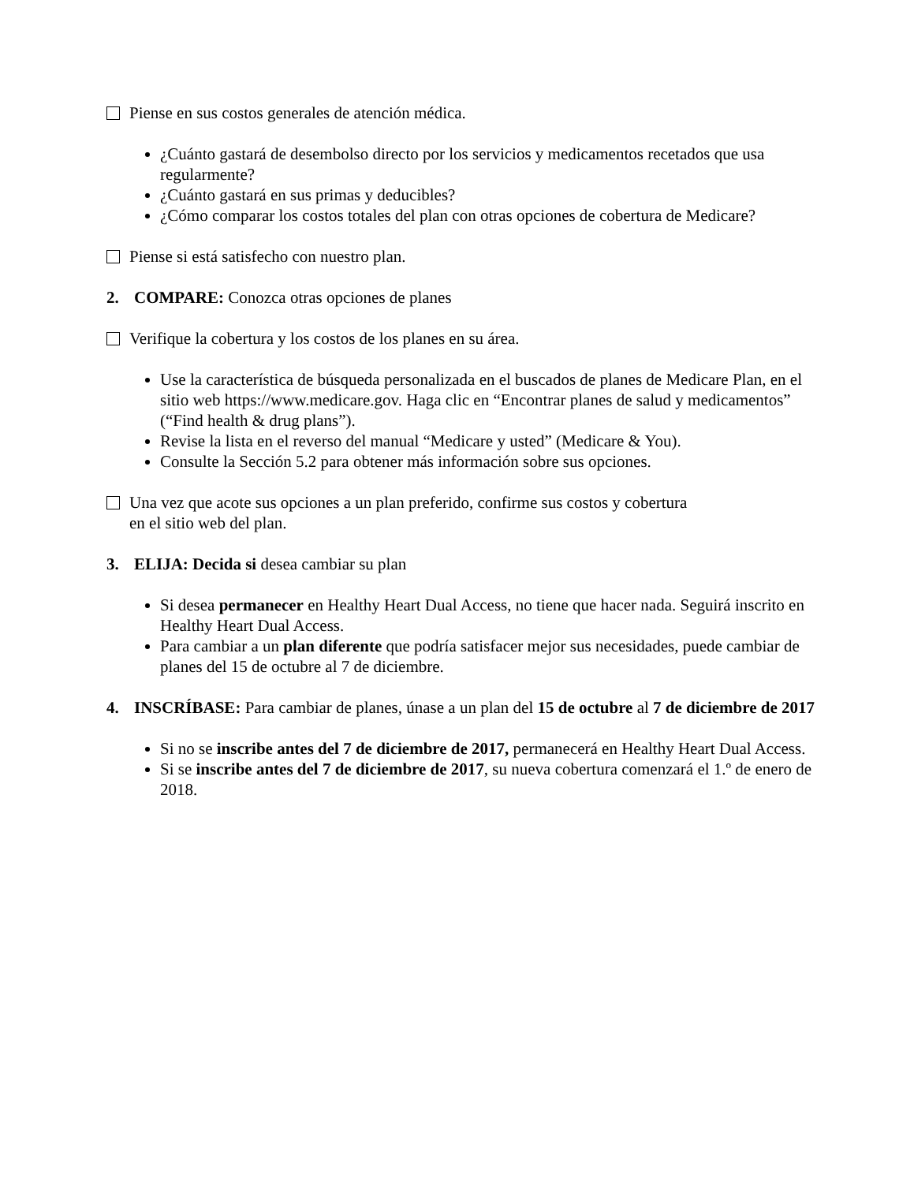Piense en sus costos generales de atención médica.
¿Cuánto gastará de desembolso directo por los servicios y medicamentos recetados que usa regularmente?
¿Cuánto gastará en sus primas y deducibles?
¿Cómo comparar los costos totales del plan con otras opciones de cobertura de Medicare?
Piense si está satisfecho con nuestro plan.
2. COMPARE: Conozca otras opciones de planes
Verifique la cobertura y los costos de los planes en su área.
Use la característica de búsqueda personalizada en el buscados de planes de Medicare Plan, en el sitio web https://www.medicare.gov. Haga clic en “Encontrar planes de salud y medicamentos” (“Find health & drug plans”).
Revise la lista en el reverso del manual “Medicare y usted” (Medicare & You).
Consulte la Sección 5.2 para obtener más información sobre sus opciones.
Una vez que acote sus opciones a un plan preferido, confirme sus costos y cobertura
en el sitio web del plan.
3. ELIJA: Decida si desea cambiar su plan
Si desea permanecer en Healthy Heart Dual Access, no tiene que hacer nada. Seguirá inscrito en Healthy Heart Dual Access.
Para cambiar a un plan diferente que podría satisfacer mejor sus necesidades, puede cambiar de planes del 15 de octubre al 7 de diciembre.
4. INSCRÍBASE: Para cambiar de planes, únase a un plan del 15 de octubre al 7 de diciembre de 2017
Si no se inscribe antes del 7 de diciembre de 2017, permanecerá en Healthy Heart Dual Access.
Si se inscribe antes del 7 de diciembre de 2017, su nueva cobertura comenzará el 1.º de enero de 2018.